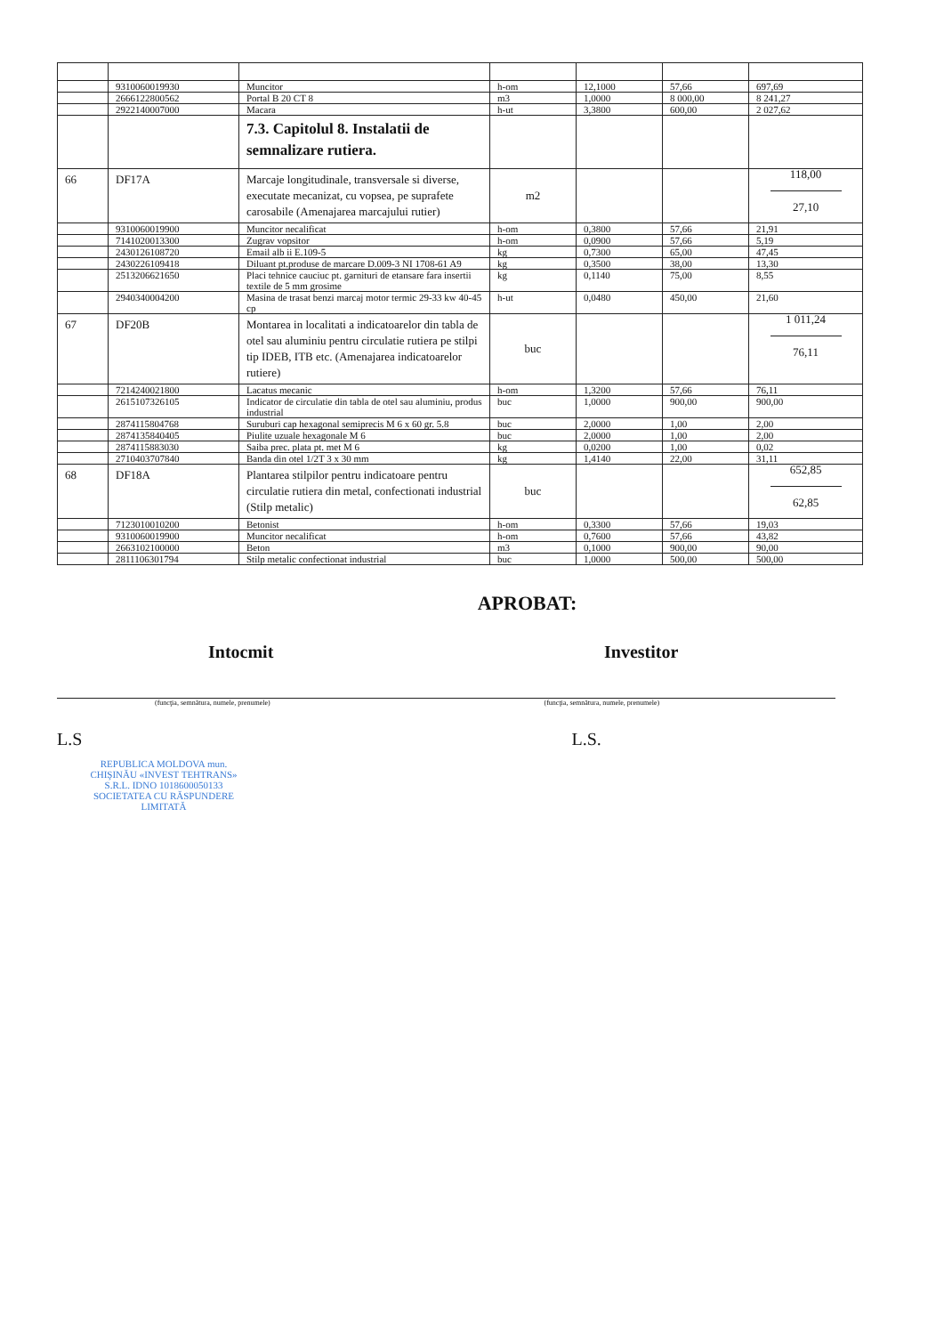| | 9310060019930 | Muncitor | h-om | 12,1000 | 57,66 | 697,69 |
| | 2666122800562 | Portal B 20 CT 8 | m3 | 1,0000 | 8 000,00 | 8 241,27 |
| | 2922140007000 | Macara | h-ut | 3,3800 | 600,00 | 2 027,62 |
| | | 7.3. Capitolul 8. Instalatii de semnalizare rutiera. | | | | |
| 66 | DF17A | Marcaje longitudinale, transversale si diverse, executate mecanizat, cu vopsea, pe suprafete carosabile (Amenajarea marcajului rutier) | m2 | | | 118,00 27,10 |
| | 9310060019900 | Muncitor necalificat | h-om | 0,3800 | 57,66 | 21,91 |
| | 7141020013300 | Zugrav vopsitor | h-om | 0,0900 | 57,66 | 5,19 |
| | 2430126108720 | Email alb ii E.109-5 | kg | 0,7300 | 65,00 | 47,45 |
| | 2430226109418 | Diluant pt.produse de marcare D.009-3 NI 1708-61 A9 | kg | 0,3500 | 38,00 | 13,30 |
| | 2513206621650 | Placi tehnice cauciuc pt. garnituri de etansare fara insertii textile de 5 mm grosime | kg | 0,1140 | 75,00 | 8,55 |
| | 2940340004200 | Masina de trasat benzi marcaj motor termic 29-33 kw 40-45 cp | h-ut | 0,0480 | 450,00 | 21,60 |
| 67 | DF20B | Montarea in localitati a indicatoarelor din tabla de otel sau aluminiu pentru circulatie rutiera pe stilpi tip IDEB, ITB etc. (Amenajarea indicatoarelor rutiere) | buc | | | 1 011,24 76,11 |
| | 7214240021800 | Lacatus mecanic | h-om | 1,3200 | 57,66 | 76,11 |
| | 2615107326105 | Indicator de circulatie din tabla de otel sau aluminiu, produs industrial | buc | 1,0000 | 900,00 | 900,00 |
| | 2874115804768 | Suruburi cap hexagonal semiprecis M 6 x 60 gr. 5.8 | buc | 2,0000 | 1,00 | 2,00 |
| | 2874135840405 | Piulite uzuale hexagonale M 6 | buc | 2,0000 | 1,00 | 2,00 |
| | 2874115883030 | Saiba prec. plata pt. met M 6 | kg | 0,0200 | 1,00 | 0,02 |
| | 2710403707840 | Banda din otel 1/2T 3 x 30 mm | kg | 1,4140 | 22,00 | 31,11 |
| 68 | DF18A | Plantarea stilpilor pentru indicatoare pentru circulatie rutiera din metal, confectionati industrial (Stilp metalic) | buc | | | 652,85 62,85 |
| | 7123010010200 | Betonist | h-om | 0,3300 | 57,66 | 19,03 |
| | 9310060019900 | Muncitor necalificat | h-om | 0,7600 | 57,66 | 43,82 |
| | 2663102100000 | Beton | m3 | 0,1000 | 900,00 | 90,00 |
| | 2811106301794 | Stilp metalic confectionat industrial | buc | 1,0000 | 500,00 | 500,00 |
APROBAT:
Intocmit Investitor
(funcţia, semnătura, numele, prenumele)
(funcţia, semnătura, numele, prenumele)
L.S L.S.
REPUBLICA MOLDOVA mun. CHIŞINĂU «INVEST TEHTRANS» S.R.L. IDNO 1018600050133 SOCIETATEA CU RĂSPUNDERE LIMITATĂ